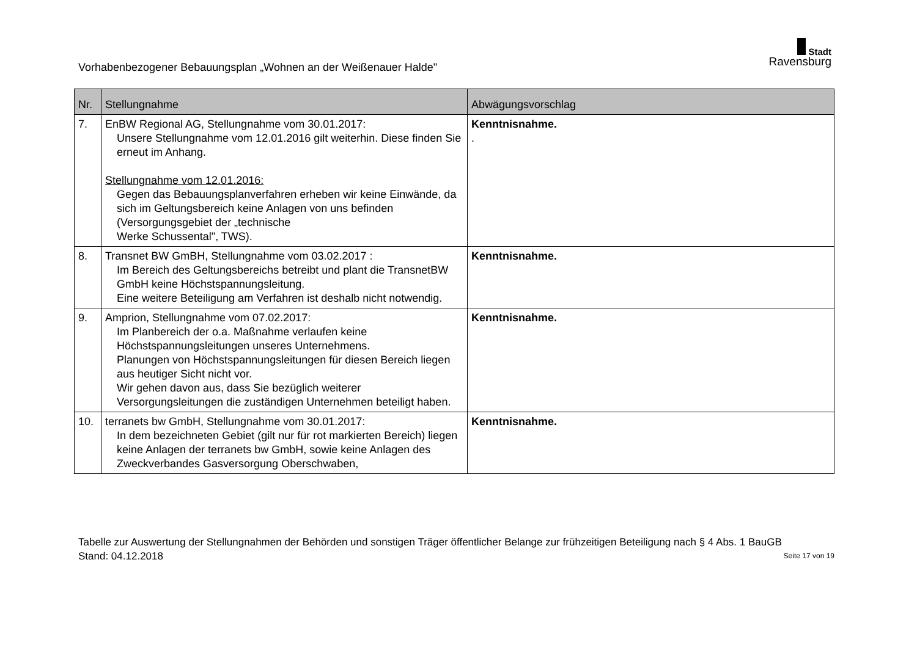Vorhabenbezogener Bebauungsplan „Wohnen an der Weißenauer Halde"
Stadt
Ravensburg
| Nr. | Stellungnahme | Abwägungsvorschlag |
| --- | --- | --- |
| 7. | EnBW Regional AG, Stellungnahme vom 30.01.2017: Unsere Stellungnahme vom 12.01.2016 gilt weiterhin. Diese finden Sie erneut im Anhang. Stellungnahme vom 12.01.2016: Gegen das Bebauungsplanverfahren erheben wir keine Einwände, da sich im Geltungsbereich keine Anlagen von uns befinden (Versorgungsgebiet der „technische Werke Schussental", TWS). | Kenntnisnahme. . |
| 8. | Transnet BW GmBH, Stellungnahme vom 03.02.2017 : Im Bereich des Geltungsbereichs betreibt und plant die TransnetBW GmbH keine Höchstspannungsleitung. Eine weitere Beteiligung am Verfahren ist deshalb nicht notwendig. | Kenntnisnahme. |
| 9. | Amprion, Stellungnahme vom 07.02.2017: Im Planbereich der o.a. Maßnahme verlaufen keine Höchstspannungsleitungen unseres Unternehmens. Planungen von Höchstspannungsleitungen für diesen Bereich liegen aus heutiger Sicht nicht vor. Wir gehen davon aus, dass Sie bezüglich weiterer Versorgungsleitungen die zuständigen Unternehmen beteiligt haben. | Kenntnisnahme. |
| 10. | terranets bw GmbH, Stellungnahme vom 30.01.2017: In dem bezeichneten Gebiet (gilt nur für rot markierten Bereich) liegen keine Anlagen der terranets bw GmbH, sowie keine Anlagen des Zweckverbandes Gasversorgung Oberschwaben, | Kenntnisnahme. |
Tabelle zur Auswertung der Stellungnahmen der Behörden und sonstigen Träger öffentlicher Belange zur frühzeitigen Beteiligung nach § 4 Abs. 1 BauGB
Stand: 04.12.2018 Seite 17 von 19